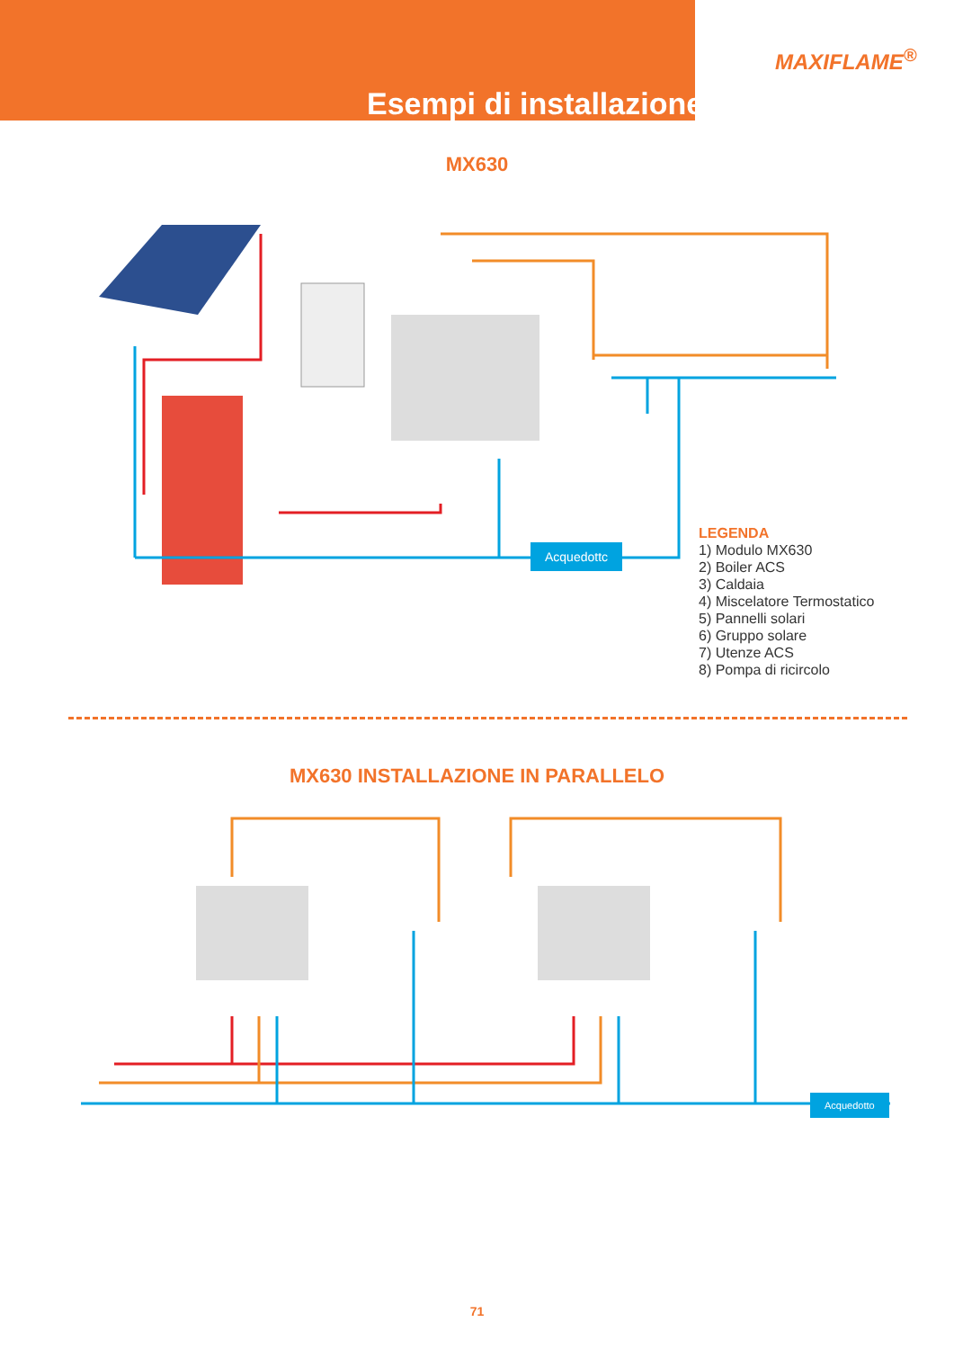Esempi di installazione
MAXIFLAME<sup>®</sup>
MX630
Acquedottc
LEGENDA
1) Modulo MX630
2) Boiler ACS
3) Caldaia
4) Miscelatore Termostatico
5) Pannelli solari
6) Gruppo solare
7) Utenze ACS
8) Pompa di ricircolo
MX630 INSTALLAZIONE IN PARALLELO
Acquedotto
71